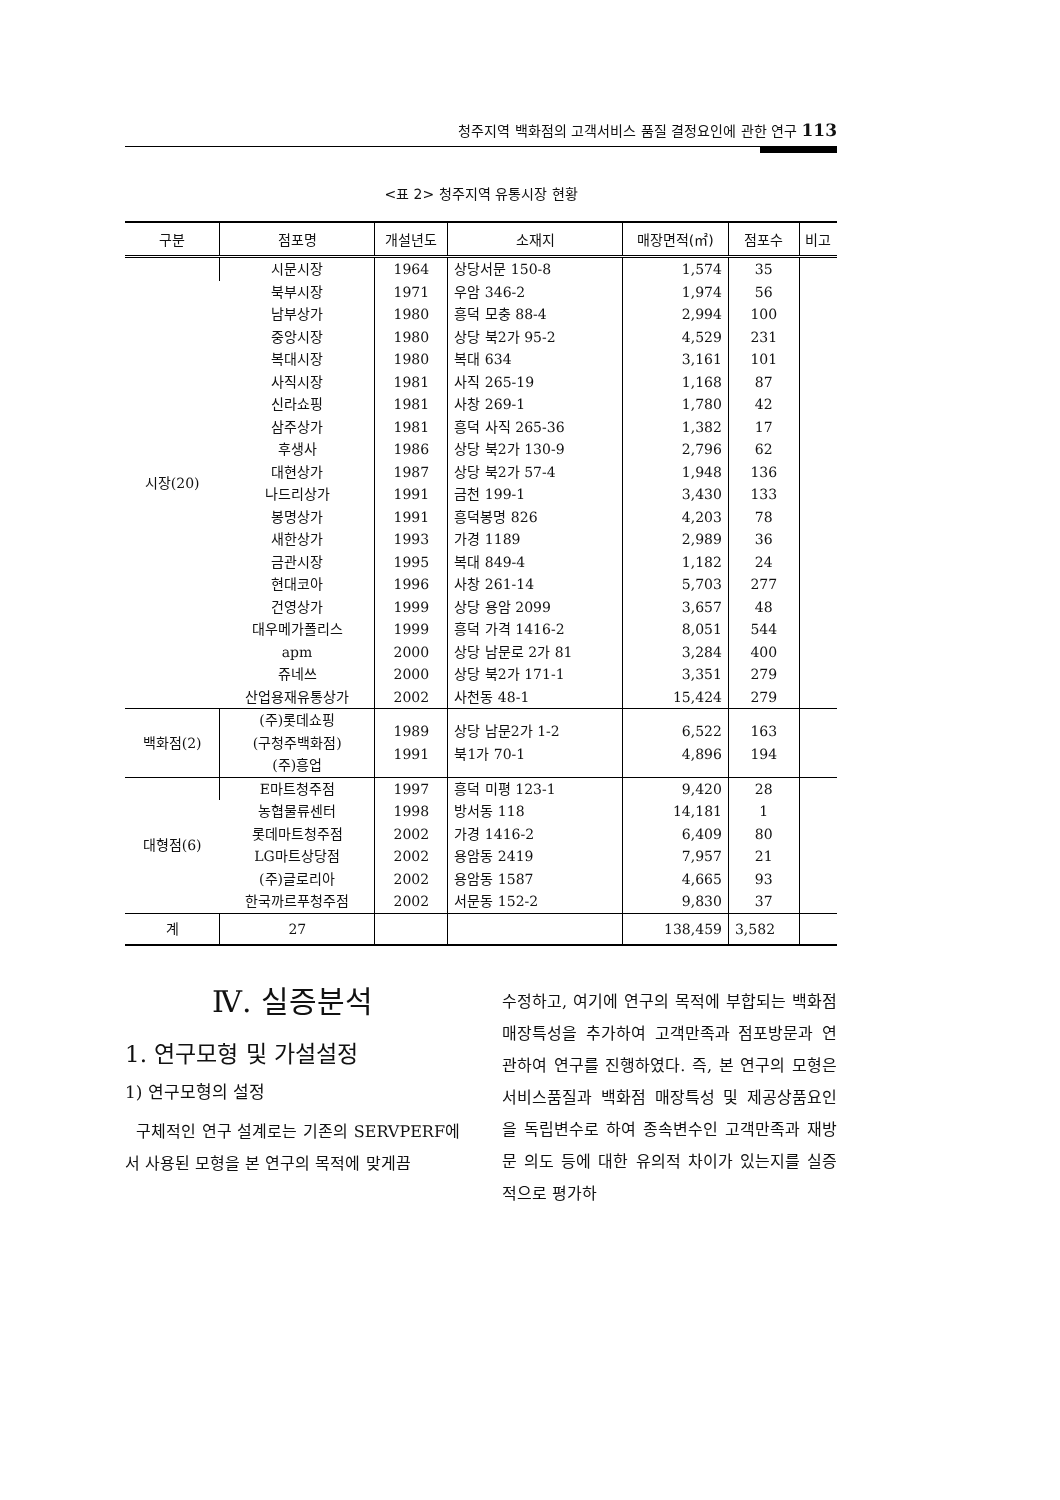청주지역 백화점의 고객서비스 품질 결정요인에 관한 연구 113
<표 2> 청주지역 유통시장 현황
| 구분 | 점포명 | 개설년도 | 소재지 | 매장면적(㎡) | 점포수 | 비고 |
| --- | --- | --- | --- | --- | --- | --- |
| 시장(20) | 시문시장 | 1964 | 상당서문 150-8 | 1,574 | 35 | |
| | 북부시장 | 1971 | 우암 346-2 | 1,974 | 56 | |
| | 남부상가 | 1980 | 흥덕 모충 88-4 | 2,994 | 100 | |
| | 중앙시장 | 1980 | 상당 북2가 95-2 | 4,529 | 231 | |
| | 복대시장 | 1980 | 복대 634 | 3,161 | 101 | |
| | 사직시장 | 1981 | 사직 265-19 | 1,168 | 87 | |
| | 신라쇼핑 | 1981 | 사창 269-1 | 1,780 | 42 | |
| | 삼주상가 | 1981 | 흥덕 사직 265-36 | 1,382 | 17 | |
| | 후생사 | 1986 | 상당 북2가 130-9 | 2,796 | 62 | |
| | 대현상가 | 1987 | 상당 북2가 57-4 | 1,948 | 136 | |
| | 나드리상가 | 1991 | 금천 199-1 | 3,430 | 133 | |
| | 봉명상가 | 1991 | 흥덕봉명 826 | 4,203 | 78 | |
| | 새한상가 | 1993 | 가경 1189 | 2,989 | 36 | |
| | 금관시장 | 1995 | 복대 849-4 | 1,182 | 24 | |
| | 현대코아 | 1996 | 사창 261-14 | 5,703 | 277 | |
| | 건영상가 | 1999 | 상당 용암 2099 | 3,657 | 48 | |
| | 대우메가폴리스 | 1999 | 흥덕 가격 1416-2 | 8,051 | 544 | |
| | apm | 2000 | 상당 남문로 2가 81 | 3,284 | 400 | |
| | 쥬네쓰 | 2000 | 상당 북2가 171-1 | 3,351 | 279 | |
| | 산업용재유통상가 | 2002 | 사천동 48-1 | 15,424 | 279 | |
| 백화점(2) | (주)롯데쇼핑 (구청주백화점) (주)흥업 | 1989 1991 | 상당 남문2가 1-2 북1가 70-1 | 6,522 4,896 | 163 194 | |
| 대형점(6) | E마트청주점 | 1997 | 흥덕 미평 123-1 | 9,420 | 28 | |
| | 농협물류센터 | 1998 | 방서동 118 | 14,181 | 1 | |
| | 롯데마트청주점 | 2002 | 가경 1416-2 | 6,409 | 80 | |
| | LG마트상당점 | 2002 | 용암동 2419 | 7,957 | 21 | |
| | (주)글로리아 | 2002 | 용암동 1587 | 4,665 | 93 | |
| | 한국까르푸청주점 | 2002 | 서문동 152-2 | 9,830 | 37 | |
| 계 | 27 | | | 138,459 | 3,582 | |
Ⅳ. 실증분석
1. 연구모형 및 가설설정
1) 연구모형의 설정
구체적인 연구 설계로는 기존의 SERVPERF에서 사용된 모형을 본 연구의 목적에 맞게끔
수정하고, 여기에 연구의 목적에 부합되는 백화점 매장특성을 추가하여 고객만족과 점포방문과 연관하여 연구를 진행하였다. 즉, 본 연구의 모형은 서비스품질과 백화점 매장특성 및 제공상품요인을 독립변수로 하여 종속변수인 고객만족과 재방문 의도 등에 대한 유의적 차이가 있는지를 실증적으로 평가하